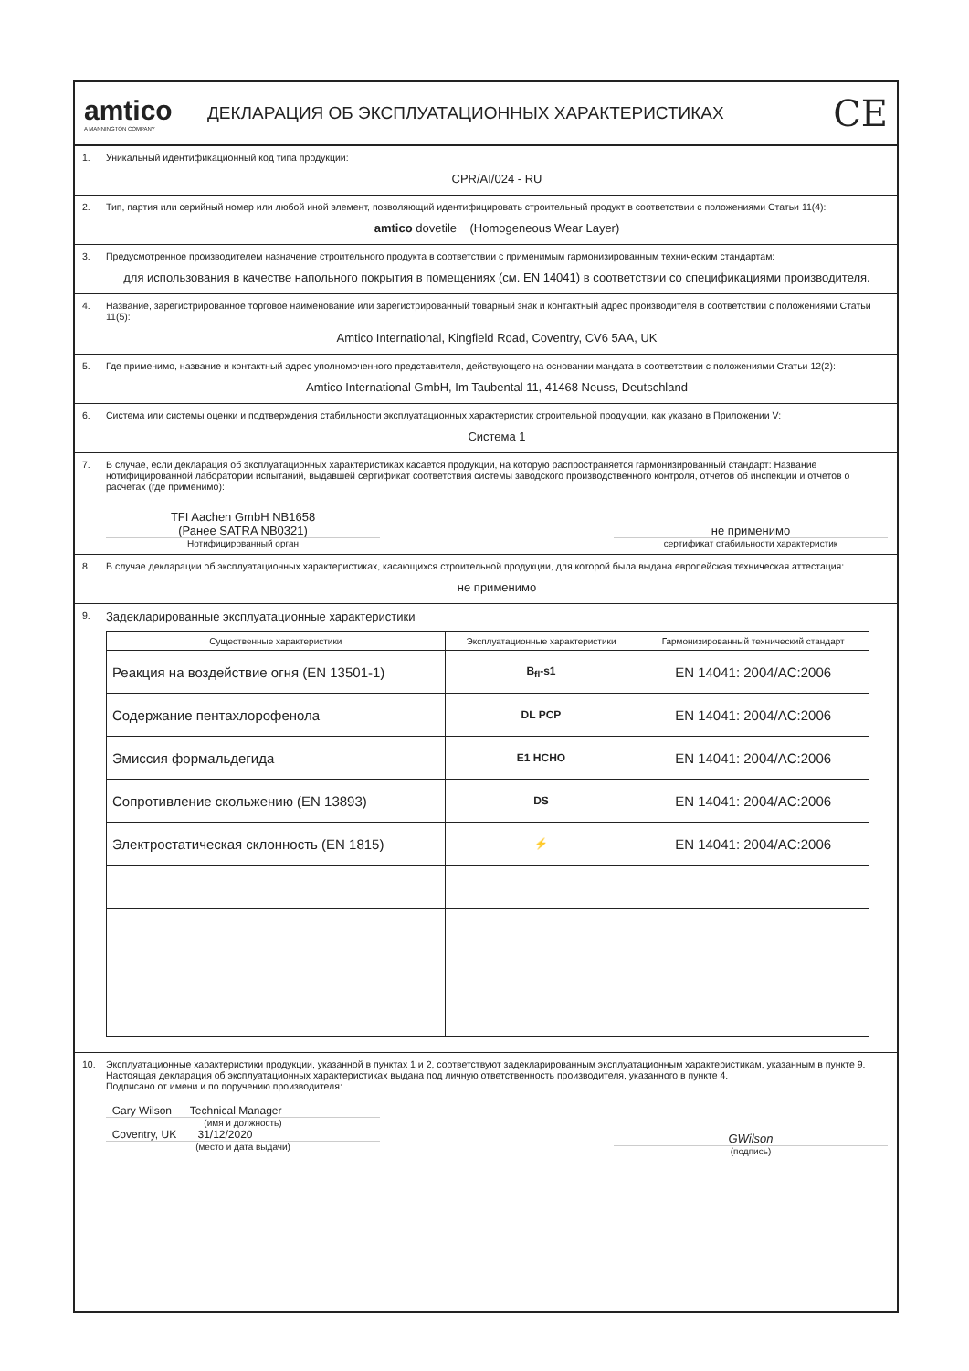amtico
A MANNINGTON COMPANY
ДЕКЛАРАЦИЯ ОБ ЭКСПЛУАТАЦИОННЫХ ХАРАКТЕРИСТИКАХ
CE
1. Уникальный идентификационный код типа продукции:
CPR/AI/024 - RU
2. Тип, партия или серийный номер или любой иной элемент, позволяющий идентифицировать строительный продукт в соответствии с положениями Статьи 11(4):
amtico dovetile (Homogeneous Wear Layer)
3. Предусмотренное производителем назначение строительного продукта в соответствии с применимым гармонизированным техническим стандартам:
для использования в качестве напольного покрытия в помещениях (см. EN 14041) в соответствии со спецификациями производителя.
4. Название, зарегистрированное торговое наименование или зарегистрированный товарный знак и контактный адрес производителя в соответствии с положениями Статьи 11(5):
Amtico International, Kingfield Road, Coventry, CV6 5AA, UK
5. Где применимо, название и контактный адрес уполномоченного представителя, действующего на основании мандата в соответствии с положениями Статьи 12(2):
Amtico International GmbH, Im Taubental 11, 41468 Neuss, Deutschland
6. Система или системы оценки и подтверждения стабильности эксплуатационных характеристик строительной продукции, как указано в Приложении V:
Система 1
7. В случае, если декларация об эксплуатационных характеристиках касается продукции, на которую распространяется гармонизированный стандарт: Название нотифицированной лаборатории испытаний, выдавшей сертификат соответствия системы заводского производственного контроля, отчетов об инспекции и отчетов о расчетах (где применимо):
TFI Aachen GmbH NB1658
(Ранее SATRA NB0321)
Нотифицированный орган
не применимо
сертификат стабильности характеристик
8. В случае декларации об эксплуатационных характеристиках, касающихся строительной продукции, для которой была выдана европейская техническая аттестация:
не применимо
9. Задекларированные эксплуатационные характеристики
| Существенные характеристики | Эксплуатационные характеристики | Гармонизированный технический стандарт |
| --- | --- | --- |
| Реакция на воздействие огня (EN 13501-1) | B<sub>fl</sub>-s1 | EN 14041: 2004/AC:2006 |
| Содержание пентахлорофенола | DL PCP | EN 14041: 2004/AC:2006 |
| Эмиссия формальдегида | E1 HCHO | EN 14041: 2004/AC:2006 |
| Сопротивление скольжению (EN 13893) | DS | EN 14041: 2004/AC:2006 |
| Электростатическая склонность (EN 1815) | ⚡ | EN 14041: 2004/AC:2006 |
10. Эксплуатационные характеристики продукции, указанной в пунктах 1 и 2, соответствуют задекларированным эксплуатационным характеристикам, указанным в пункте 9. Настоящая декларация об эксплуатационных характеристиках выдана под личную ответственность производителя, указанного в пункте 4.
Подписано от имени и по поручению производителя:
Gary Wilson Technical Manager
(имя и должность)
Coventry, UK 31/12/2020
(место и дата выдачи)
GWilson
(подпись)